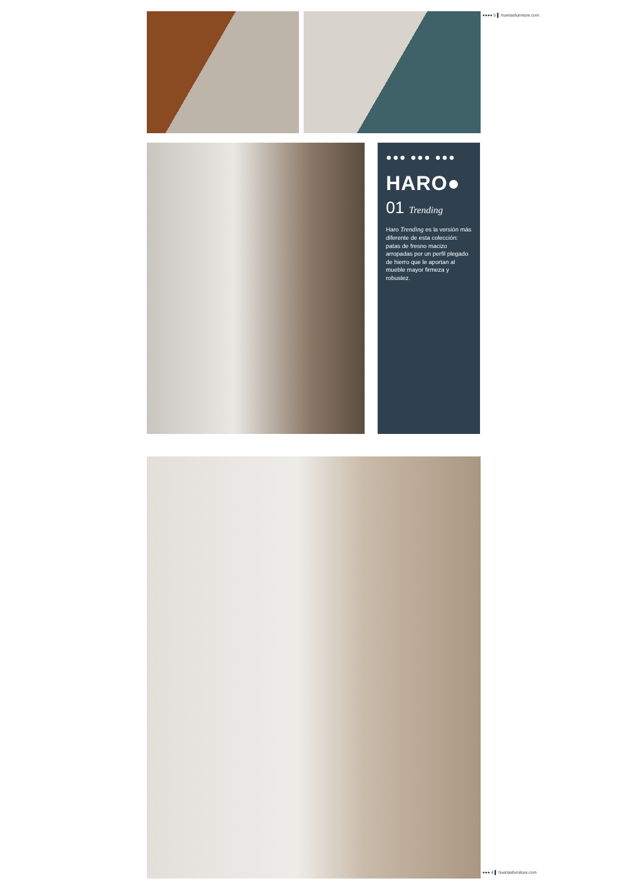●●●● 5 ▌ huertasfurniture.com
●●● ●●● ●●●
HARO●
01 Trending
Haro Trending es la versión más diferente de esta colección: patas de fresno macizo arropadas por un perfil plegado de hierro que le aportan al mueble mayor firmeza y robustez.
●●● 4 ▌ huertasfurniture.com